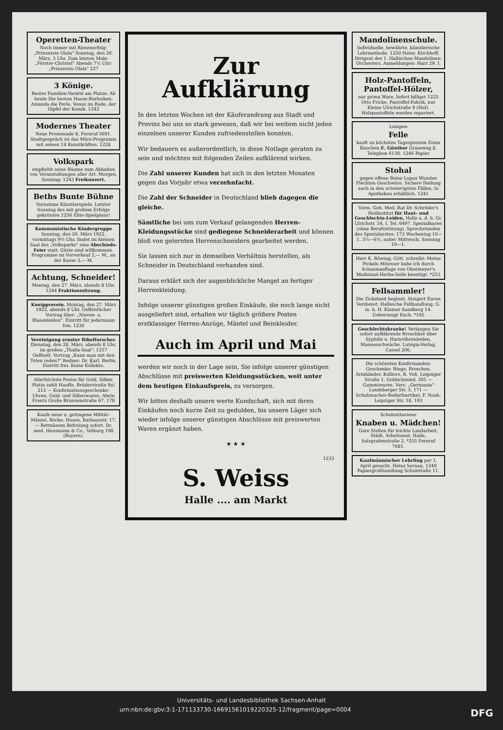Operetten-Theater
Noch immer mit Riesenerfolg: „Prinzessin Olala" Sonntag, den 26. März, 3 Uhr. Zum letzten Male: „Förster-Christel" Abends 7½ Uhr: „Prinzessin Olala" 227
3 Könige.
Bestes Familien-Variété am Platze. Ab heute Die besten Haase-Burlesken: Amanda die Perle, Venus im Bade, der Gipfel der Komik. 1242
Modernes Theater
Neue Promenade 8. Fernruf 5691. Stadtgespräch ist das März-Programm mit seinen 14 Kunstkräften. 1228
Volkspark
empfiehlt seine Räume zum Abhalten von Veranstaltungen aller Art. Morgen, Sonntag: 1243 Freikonzert.
Beths Bunte Bühne
Vornehme Künstlerspiele. Letzter Sonntag des mit großem Erfolge gekrönten 1256 Elite-Spielplans!
Kommunistische Kindergruppe Sonntag, den 26. März 1922, vormittags 9½ Uhr, findet im kleinen Saal des „Volksparks" eine Abschieds-Feier statt. Gäste sind willkommen. Programme im Vorverkauf 2,— M., an der Kasse 3,— M.
Achtung, Schneider!
Montag, den 27. März, abends 8 Uhr. 1244 Fraktionssitzung.
Kneippverein. Montag, den 27. März 1922, abends 8 Uhr. Oeffentlicher Vortrag über: „Nieren- u. Blasenleiden". Eintritt für jedermann frei. 1230
Vereinigung ernster Bibelforscher. Dienstag, den 28. März, abends 8 Uhr, im großen „Thalia-Saal": 1257 Oeffentl. Vortrag „Kann man mit den Toten reden?" Redner: Dr. Karl, Berlin. Eintritt frei. Keine Kollekte.
Allerhöchste Preise für Gold, Silber, Platin zahlt Hauffe, Brüderstraße 9a! 212 — Konfirmationsgeschenke: Uhren, Gold- und Silberwaren. Alwin Frantz Große Brunnenstraße 67. 178
Kaufe neue u. getragene Militär-Mäntel, Röcke, Hosen, Rathausstr. 17. — Bettnässen Befreiung sofort. Dr. med. Heusmann & Co., Velburg 198 (Bayern).
Zur
Aufklärung
In den letzten Wochen ist der Käuferandrang aus Stadt und Provinz bei uns so stark gewesen, daß wir bei weitem nicht jeden einzelnen unserer Kunden zufriedenstellen konnten.
Wir bedauern es außerordentlich, in diese Notlage geraten zu sein und möchten mit folgenden Zeilen aufklärend wirken.
Die Zahl unserer Kunden hat sich in den letzten Monaten gegen das Vorjahr etwa verzehnfacht.
Die Zahl der Schneider in Deutschland blieb dagegen die gleiche.
Sämtliche bei uns zum Verkauf gelangenden Herren-Kleidungsstücke sind gediegene Schneiderarbeit und können bloß von gelernten Herrenschneidern gearbeitet werden.
Sie lassen sich nur in demselben Verhältnis herstellen, als Schneider in Deutschland vorhanden sind.
Daraus erklärt sich der augenblickliche Mangel an fertiger Herrenkleidung.
Infolge unserer günstigen großen Einkäufe, die noch lange nicht ausgeliefert sind, erhalten wir täglich größere Posten erstklassiger Herren-Anzüge, Mäntel und Beinkleider.
Auch im April und Mai
werden wir noch in der Lage sein, Sie infolge unserer günstigen Abschlüsse mit preiswerten Kleidungsstücken, weit unter dem heutigen Einkaufspreis, zu versorgen.
Wir bitten deshalb unsere werte Kundschaft, sich mit ihren Einkäufen noch kurze Zeit zu gedulden, bis unsere Läger sich wieder infolge unserer günstigen Abschlüsse mit preiswerten Waren ergänzt haben.
★ ★ ★
1233
S. Weiss
Halle .... am Markt
Mandolinenschule.
Individuelle, bewährte, künstlerische Lehrmethode. 1250 Heinr. Kirchhoff, Dirigent des 1. Hallischen Mandolinen-Orchesters. Anmeldungen: Harz 29, I.
Holz-Pantoffeln, Pantoffel-Hölzer,
nur prima Ware, liefert billigst 1225 Otto Fricke, Pantoffel-Fabrik, nur Kleine Ulrichstraße 9 (Hof). Holzpantoffeln werden repariert.
Lumpen
Felle
kauft zu höchsten Tagespreisen Eisen Knochen E. Günther Graseweg 8. Telephon 6130. 1246 Papier
Stohal
gegen offene Beine Lupus Wunden Flechten Geschwüre. Sichere Heilung auch in den schwierigsten Fällen. In Apotheken erhältlich. 1241
Vorm. Geh. Med.-Rat Dr. Schröder's Heilinstitut für Haut- und Geschlechts-Leiden, Halle a. d. S. Gr. Ulrichstr. 54, I. Tel. 6497. Spezialkuren (ohne Berufsstörung). Sprechstunden des Spezialarztes: 173 Wochentag 10—1, 3½—6½, außer Mittwoch, Sonntag 10—1.
Herr K. Röwing, Gött. schreibt: Meine Pickeln Mitesser habe ich durch Schaumauflage von Obermeyer's Medizinal-Herba-Seife beseitigt. *253
Fellsammler!
Die Zickelzeit beginnt. Steigert Euren Verdienst. Hallesche Fellhandlung, G. m. b. H. Kleiner Sandberg 14. Ueberzeugt Euch. *165
Geschlechtskranke! Verlangen Sie sofort aufklärende Broschüre über Syphilis u. Harnröhrenleiden, Mannesschwäche. Lutégia-Verlag, Cassel 206.
Die schönsten Konfirmanden-Geschenke: Ringe, Broschen, Armbänder, Kolliers, R. Voß, Leipziger Straße 1, Goldschmied. 205 — Gummiwaren. Vers. „Germania" Landsberger Str. 5. 171 — Schuhmacher-Bedarfsartikel, F. Noah, Leipziger Str. 18. 193
Schulentlassene
Knaben u. Mädchen!
Gute Stellen für leichte Landarbeit. Städt. Arbeitsamt, Halle, Salzgrafenstraße 2. *255 Fernruf 7681.
Kaufmännischer Lehrling per 1. April gesucht. Heinz Sernau, 1249 Papiergroßhandlung Schulstraße 11.
Universitäts- und Landesbibliothek Sachsen-Anhalt
urn:nbn:de:gbv:3:1-171133730-16691561019220325-12/fragment/page=0004 DFG